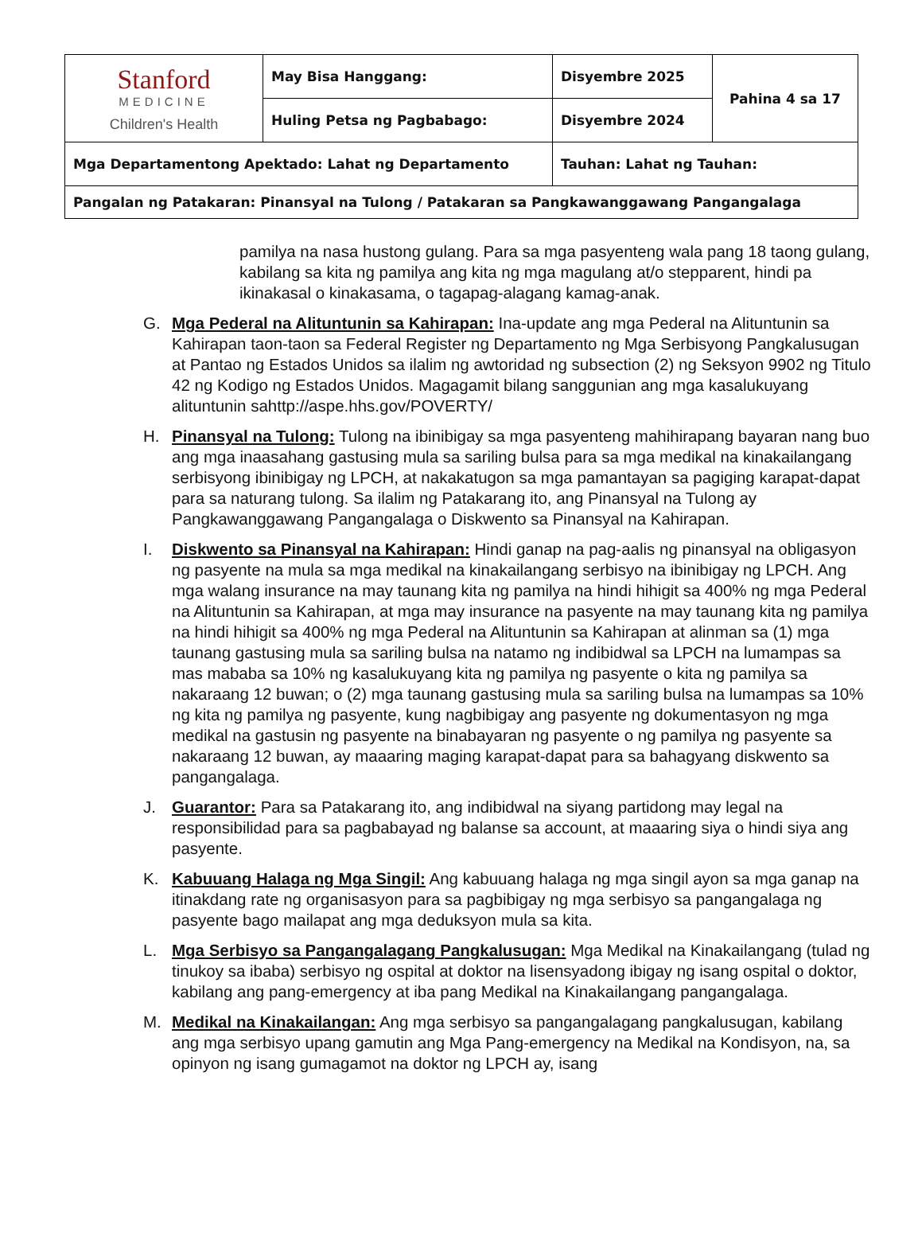| Stanford MEDICINE Children's Health | May Bisa Hanggang: | Disyembre 2025 | Pahina 4 sa 17 |
| | Huling Petsa ng Pagbabago: | Disyembre 2024 | |
| Mga Departamentong Apektado: Lahat ng Departamento | | Tauhan: Lahat ng Tauhan: | |
| Pangalan ng Patakaran: Pinansyal na Tulong / Patakaran sa Pangkawanggawang Pangangalaga | | | |
pamilya na nasa hustong gulang. Para sa mga pasyenteng wala pang 18 taong gulang, kabilang sa kita ng pamilya ang kita ng mga magulang at/o stepparent, hindi pa ikinakasal o kinakasama, o tagapag-alagang kamag-anak.
G. Mga Pederal na Alituntunin sa Kahirapan: Ina-update ang mga Pederal na Alituntunin sa Kahirapan taon-taon sa Federal Register ng Departamento ng Mga Serbisyong Pangkalusugan at Pantao ng Estados Unidos sa ilalim ng awtoridad ng subsection (2) ng Seksyon 9902 ng Titulo 42 ng Kodigo ng Estados Unidos. Magagamit bilang sanggunian ang mga kasalukuyang alituntunin sahttp://aspe.hhs.gov/POVERTY/
H. Pinansyal na Tulong: Tulong na ibinibigay sa mga pasyenteng mahihirapang bayaran nang buo ang mga inaasahang gastusing mula sa sariling bulsa para sa mga medikal na kinakailangang serbisyong ibinibigay ng LPCH, at nakakatugon sa mga pamantayan sa pagiging karapat-dapat para sa naturang tulong. Sa ilalim ng Patakarang ito, ang Pinansyal na Tulong ay Pangkawanggawang Pangangalaga o Diskwento sa Pinansyal na Kahirapan.
I. Diskwento sa Pinansyal na Kahirapan: Hindi ganap na pag-aalis ng pinansyal na obligasyon ng pasyente na mula sa mga medikal na kinakailangang serbisyo na ibinibigay ng LPCH. Ang mga walang insurance na may taunang kita ng pamilya na hindi hihigit sa 400% ng mga Pederal na Alituntunin sa Kahirapan, at mga may insurance na pasyente na may taunang kita ng pamilya na hindi hihigit sa 400% ng mga Pederal na Alituntunin sa Kahirapan at alinman sa (1) mga taunang gastusing mula sa sariling bulsa na natamo ng indibidwal sa LPCH na lumampas sa mas mababa sa 10% ng kasalukuyang kita ng pamilya ng pasyente o kita ng pamilya sa nakaraang 12 buwan; o (2) mga taunang gastusing mula sa sariling bulsa na lumampas sa 10% ng kita ng pamilya ng pasyente, kung nagbibigay ang pasyente ng dokumentasyon ng mga medikal na gastusin ng pasyente na binabayaran ng pasyente o ng pamilya ng pasyente sa nakaraang 12 buwan, ay maaaring maging karapat-dapat para sa bahagyang diskwento sa pangangalaga.
J. Guarantor: Para sa Patakarang ito, ang indibidwal na siyang partidong may legal na responsibilidad para sa pagbabayad ng balanse sa account, at maaaring siya o hindi siya ang pasyente.
K. Kabuuang Halaga ng Mga Singil: Ang kabuuang halaga ng mga singil ayon sa mga ganap na itinakdang rate ng organisasyon para sa pagbibigay ng mga serbisyo sa pangangalaga ng pasyente bago mailapat ang mga deduksyon mula sa kita.
L. Mga Serbisyo sa Pangangalagang Pangkalusugan: Mga Medikal na Kinakailangang (tulad ng tinukoy sa ibaba) serbisyo ng ospital at doktor na lisensyadong ibigay ng isang ospital o doktor, kabilang ang pang-emergency at iba pang Medikal na Kinakailangang pangangalaga.
M. Medikal na Kinakailangan: Ang mga serbisyo sa pangangalagang pangkalusugan, kabilang ang mga serbisyo upang gamutin ang Mga Pang-emergency na Medikal na Kondisyon, na, sa opinyon ng isang gumagamot na doktor ng LPCH ay, isang